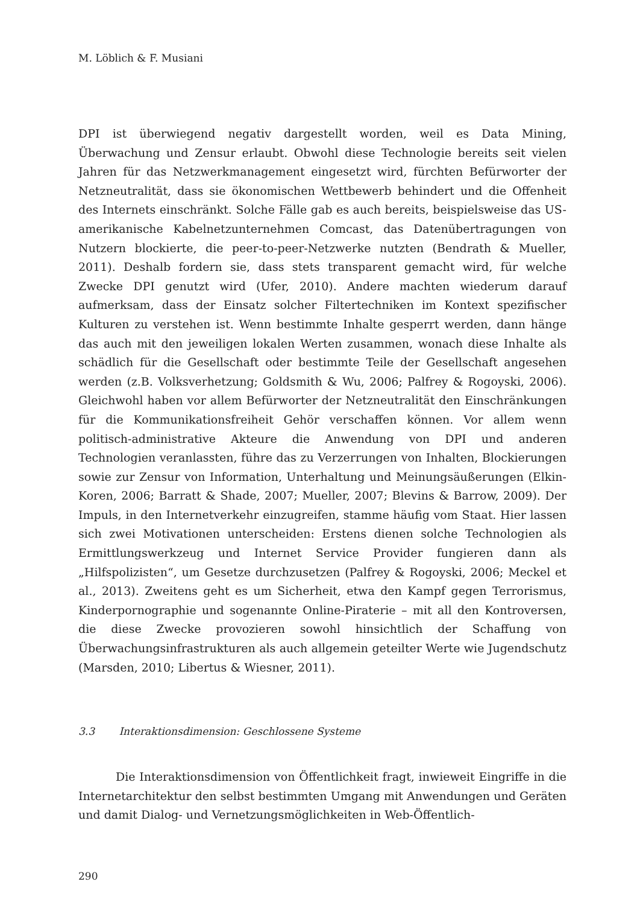M. Löblich & F. Musiani
DPI ist überwiegend negativ dargestellt worden, weil es Data Mining, Überwachung und Zensur erlaubt. Obwohl diese Technologie bereits seit vielen Jahren für das Netzwerkmanagement eingesetzt wird, fürchten Befürworter der Netzneutralität, dass sie ökonomischen Wettbewerb behindert und die Offenheit des Internets einschränkt. Solche Fälle gab es auch bereits, beispielsweise das US-amerikanische Kabelnetzunternehmen Comcast, das Datenübertragungen von Nutzern blockierte, die peer-to-peer-Netzwerke nutzten (Bendrath & Mueller, 2011). Deshalb fordern sie, dass stets transparent gemacht wird, für welche Zwecke DPI genutzt wird (Ufer, 2010). Andere machten wiederum darauf aufmerksam, dass der Einsatz solcher Filtertechniken im Kontext spezifischer Kulturen zu verstehen ist. Wenn bestimmte Inhalte gesperrt werden, dann hänge das auch mit den jeweiligen lokalen Werten zusammen, wonach diese Inhalte als schädlich für die Gesellschaft oder bestimmte Teile der Gesellschaft angesehen werden (z.B. Volksverhetzung; Goldsmith & Wu, 2006; Palfrey & Rogoyski, 2006). Gleichwohl haben vor allem Befürworter der Netzneutralität den Einschränkungen für die Kommunikationsfreiheit Gehör verschaffen können. Vor allem wenn politisch-administrative Akteure die Anwendung von DPI und anderen Technologien veranlassten, führe das zu Verzerrungen von Inhalten, Blockierungen sowie zur Zensur von Information, Unterhaltung und Meinungsäußerungen (Elkin-Koren, 2006; Barratt & Shade, 2007; Mueller, 2007; Blevins & Barrow, 2009). Der Impuls, in den Internetverkehr einzugreifen, stamme häufig vom Staat. Hier lassen sich zwei Motivationen unterscheiden: Erstens dienen solche Technologien als Ermittlungswerkzeug und Internet Service Provider fungieren dann als „Hilfspolizisten“, um Gesetze durchzusetzen (Palfrey & Rogoyski, 2006; Meckel et al., 2013). Zweitens geht es um Sicherheit, etwa den Kampf gegen Terrorismus, Kinderpornographie und sogenannte Online-Piraterie – mit all den Kontroversen, die diese Zwecke provozieren sowohl hinsichtlich der Schaffung von Überwachungsinfrastrukturen als auch allgemein geteilter Werte wie Jugendschutz (Marsden, 2010; Libertus & Wiesner, 2011).
3.3 Interaktionsdimension: Geschlossene Systeme
Die Interaktionsdimension von Öffentlichkeit fragt, inwieweit Eingriffe in die Internetarchitektur den selbst bestimmten Umgang mit Anwendungen und Geräten und damit Dialog- und Vernetzungsmöglichkeiten in Web-Öffentlich-
290